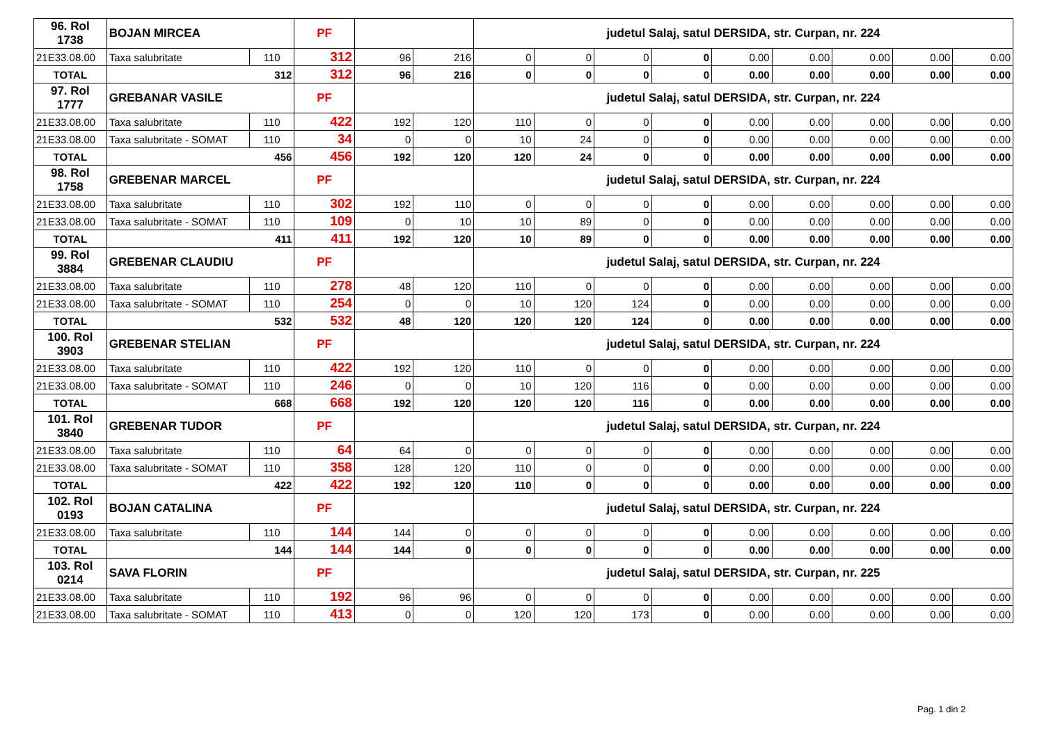| 96. Rol 1738 | BOJAN MIRCEA | | PF | | | judetul Salaj, satul DERSIDA, str. Curpan, nr. 224 | | | | | | | | |
| 21E33.08.00 | Taxa salubritate | 110 | 312 | 96 | 216 | 0 | 0 | 0 | 0 | 0.00 | 0.00 | 0.00 | 0.00 | 0.00 |
| TOTAL | 312 | | 312 | 96 | 216 | 0 | 0 | 0 | 0 | 0.00 | 0.00 | 0.00 | 0.00 | 0.00 |
| 97. Rol 1777 | GREBANAR VASILE | | PF | | | judetul Salaj, satul DERSIDA, str. Curpan, nr. 224 | | | | | | | | |
| 21E33.08.00 | Taxa salubritate | 110 | 422 | 192 | 120 | 110 | 0 | 0 | 0 | 0.00 | 0.00 | 0.00 | 0.00 | 0.00 |
| 21E33.08.00 | Taxa salubritate - SOMAT | 110 | 34 | 0 | 0 | 10 | 24 | 0 | 0 | 0.00 | 0.00 | 0.00 | 0.00 | 0.00 |
| TOTAL | 456 | | 456 | 192 | 120 | 120 | 24 | 0 | 0 | 0.00 | 0.00 | 0.00 | 0.00 | 0.00 |
| 98. Rol 1758 | GREBENAR MARCEL | | PF | | | judetul Salaj, satul DERSIDA, str. Curpan, nr. 224 | | | | | | | | |
| 21E33.08.00 | Taxa salubritate | 110 | 302 | 192 | 110 | 0 | 0 | 0 | 0 | 0.00 | 0.00 | 0.00 | 0.00 | 0.00 |
| 21E33.08.00 | Taxa salubritate - SOMAT | 110 | 109 | 0 | 10 | 10 | 89 | 0 | 0 | 0.00 | 0.00 | 0.00 | 0.00 | 0.00 |
| TOTAL | 411 | | 411 | 192 | 120 | 10 | 89 | 0 | 0 | 0.00 | 0.00 | 0.00 | 0.00 | 0.00 |
| 99. Rol 3884 | GREBENAR CLAUDIU | | PF | | | judetul Salaj, satul DERSIDA, str. Curpan, nr. 224 | | | | | | | | |
| 21E33.08.00 | Taxa salubritate | 110 | 278 | 48 | 120 | 110 | 0 | 0 | 0 | 0.00 | 0.00 | 0.00 | 0.00 | 0.00 |
| 21E33.08.00 | Taxa salubritate - SOMAT | 110 | 254 | 0 | 0 | 10 | 120 | 124 | 0 | 0.00 | 0.00 | 0.00 | 0.00 | 0.00 |
| TOTAL | 532 | | 532 | 48 | 120 | 120 | 120 | 124 | 0 | 0.00 | 0.00 | 0.00 | 0.00 | 0.00 |
| 100. Rol 3903 | GREBENAR STELIAN | | PF | | | judetul Salaj, satul DERSIDA, str. Curpan, nr. 224 | | | | | | | | |
| 21E33.08.00 | Taxa salubritate | 110 | 422 | 192 | 120 | 110 | 0 | 0 | 0 | 0.00 | 0.00 | 0.00 | 0.00 | 0.00 |
| 21E33.08.00 | Taxa salubritate - SOMAT | 110 | 246 | 0 | 0 | 10 | 120 | 116 | 0 | 0.00 | 0.00 | 0.00 | 0.00 | 0.00 |
| TOTAL | 668 | | 668 | 192 | 120 | 120 | 120 | 116 | 0 | 0.00 | 0.00 | 0.00 | 0.00 | 0.00 |
| 101. Rol 3840 | GREBENAR TUDOR | | PF | | | judetul Salaj, satul DERSIDA, str. Curpan, nr. 224 | | | | | | | | |
| 21E33.08.00 | Taxa salubritate | 110 | 64 | 64 | 0 | 0 | 0 | 0 | 0 | 0.00 | 0.00 | 0.00 | 0.00 | 0.00 |
| 21E33.08.00 | Taxa salubritate - SOMAT | 110 | 358 | 128 | 120 | 110 | 0 | 0 | 0 | 0.00 | 0.00 | 0.00 | 0.00 | 0.00 |
| TOTAL | 422 | | 422 | 192 | 120 | 110 | 0 | 0 | 0 | 0.00 | 0.00 | 0.00 | 0.00 | 0.00 |
| 102. Rol 0193 | BOJAN CATALINA | | PF | | | judetul Salaj, satul DERSIDA, str. Curpan, nr. 224 | | | | | | | | |
| 21E33.08.00 | Taxa salubritate | 110 | 144 | 144 | 0 | 0 | 0 | 0 | 0 | 0.00 | 0.00 | 0.00 | 0.00 | 0.00 |
| TOTAL | 144 | | 144 | 144 | 0 | 0 | 0 | 0 | 0 | 0.00 | 0.00 | 0.00 | 0.00 | 0.00 |
| 103. Rol 0214 | SAVA FLORIN | | PF | | | judetul Salaj, satul DERSIDA, str. Curpan, nr. 225 | | | | | | | | |
| 21E33.08.00 | Taxa salubritate | 110 | 192 | 96 | 96 | 0 | 0 | 0 | 0 | 0.00 | 0.00 | 0.00 | 0.00 | 0.00 |
| 21E33.08.00 | Taxa salubritate - SOMAT | 110 | 413 | 0 | 0 | 120 | 120 | 173 | 0 | 0.00 | 0.00 | 0.00 | 0.00 | 0.00 |
Pag. 1 din 2